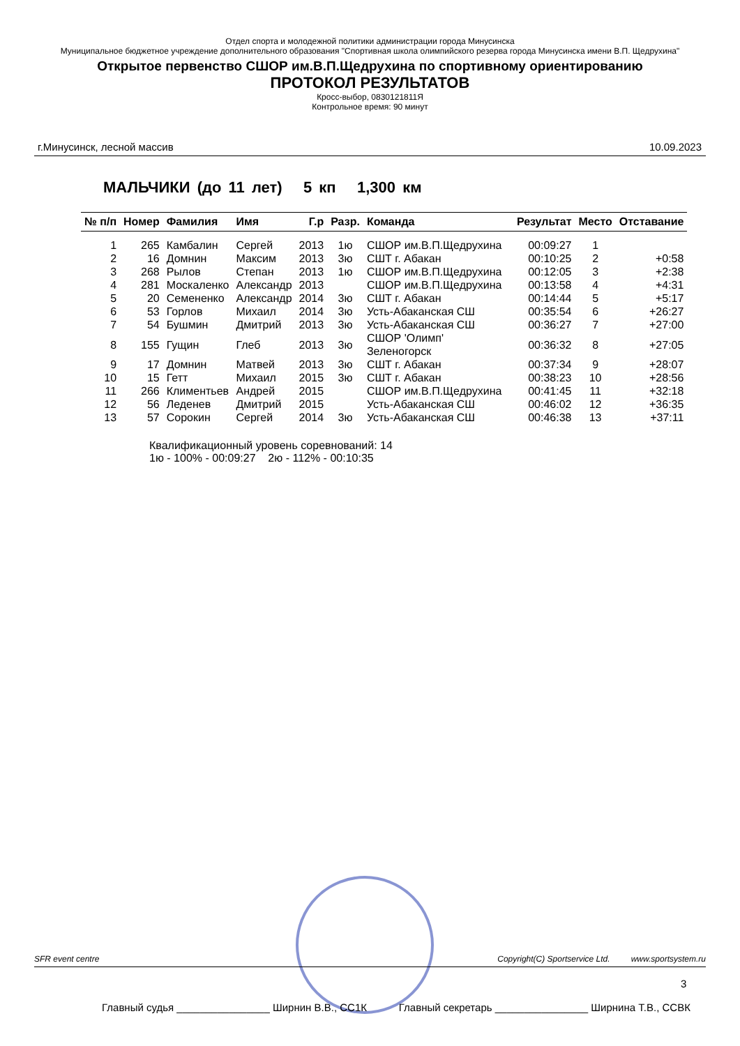Отдел спорта и молодежной политики администрации города Минусинска
Муниципальное бюджетное учреждение дополнительного образования "Спортивная школа олимпийского резерва города Минусинска имени В.П. Щедрухина"
Открытое первенство СШОР им.В.П.Щедрухина по спортивному ориентированию
ПРОТОКОЛ РЕЗУЛЬТАТОВ
Кросс-выбор, 0830121811Я
Контрольное время: 90 минут
г.Минусинск, лесной массив 10.09.2023
МАЛЬЧИКИ (до 11 лет) 5 кп 1,300 км
| № п/п | Номер | Фамилия | Имя | Г.р | Разр. | Команда | Результат | Место | Отставание |
| --- | --- | --- | --- | --- | --- | --- | --- | --- | --- |
| 1 | 265 | Камбалин | Сергей | 2013 | 1ю | СШОР им.В.П.Щедрухина | 00:09:27 | 1 | |
| 2 | 16 | Домнин | Максим | 2013 | 3ю | СШТ г. Абакан | 00:10:25 | 2 | +0:58 |
| 3 | 268 | Рылов | Степан | 2013 | 1ю | СШОР им.В.П.Щедрухина | 00:12:05 | 3 | +2:38 |
| 4 | 281 | Москаленко | Александр | 2013 | | СШОР им.В.П.Щедрухина | 00:13:58 | 4 | +4:31 |
| 5 | 20 | Семененко | Александр | 2014 | 3ю | СШТ г. Абакан | 00:14:44 | 5 | +5:17 |
| 6 | 53 | Горлов | Михаил | 2014 | 3ю | Усть-Абаканская СШ | 00:35:54 | 6 | +26:27 |
| 7 | 54 | Бушмин | Дмитрий | 2013 | 3ю | Усть-Абаканская СШ | 00:36:27 | 7 | +27:00 |
| 8 | 155 | Гущин | Глеб | 2013 | 3ю | СШОР 'Олимп' Зеленогорск | 00:36:32 | 8 | +27:05 |
| 9 | 17 | Домнин | Матвей | 2013 | 3ю | СШТ г. Абакан | 00:37:34 | 9 | +28:07 |
| 10 | 15 | Гетт | Михаил | 2015 | 3ю | СШТ г. Абакан | 00:38:23 | 10 | +28:56 |
| 11 | 266 | Климентьев | Андрей | 2015 | | СШОР им.В.П.Щедрухина | 00:41:45 | 11 | +32:18 |
| 12 | 56 | Леденев | Дмитрий | 2015 | | Усть-Абаканская СШ | 00:46:02 | 12 | +36:35 |
| 13 | 57 | Сорокин | Сергей | 2014 | 3ю | Усть-Абаканская СШ | 00:46:38 | 13 | +37:11 |
Квалификационный уровень соревнований: 14
1ю - 100% - 00:09:27 2ю - 112% - 00:10:35
SFR event centre Copyright(C) Sportservice Ltd. www.sportsystem.ru
3
Главный судья ________________ Ширнин В.В., СС1К Главный секретарь ________________ Ширнина Т.В., ССВК